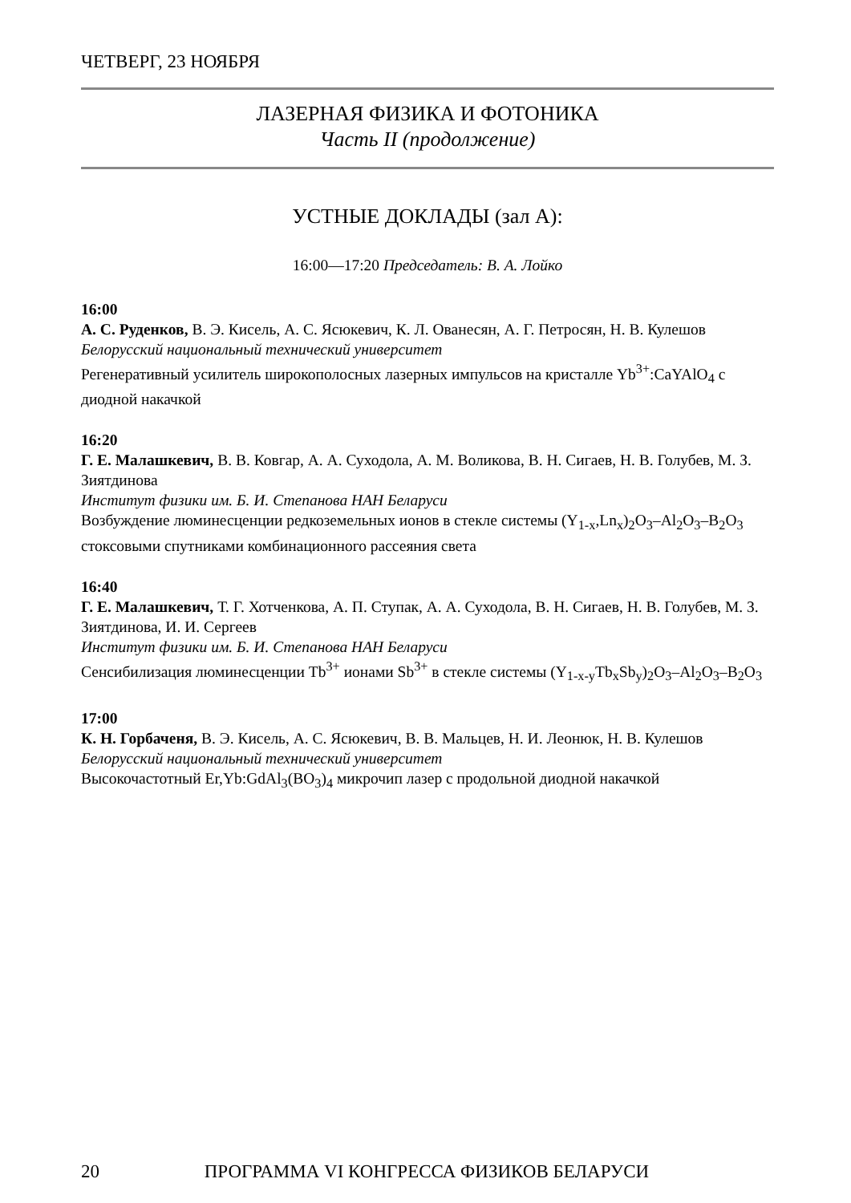ЧЕТВЕРГ, 23 НОЯБРЯ
ЛАЗЕРНАЯ ФИЗИКА И ФОТОНИКА
Часть II (продолжение)
УСТНЫЕ ДОКЛАДЫ (зал А):
16:00—17:20 Председатель: В. А. Лойко
16:00
А. С. Руденков, В. Э. Кисель, А. С. Ясюкевич, К. Л. Ованесян, А. Г. Петросян, Н. В. Кулешов
Белорусский национальный технический университет
Регенеративный усилитель широкополосных лазерных импульсов на кристалле Yb<sup>3+</sup>:CaYAlO<sub>4</sub> с диодной накачкой
16:20
Г. Е. Малашкевич, В. В. Ковгар, А. А. Суходола, А. М. Воликова, В. Н. Сигаев, Н. В. Голубев, М. З. Зиятдинова
Институт физики им. Б. И. Степанова НАН Беларуси
Возбуждение люминесценции редкоземельных ионов в стекле системы (Y<sub>1-x</sub>,Ln<sub>x</sub>)<sub>2</sub>O<sub>3</sub>–Al<sub>2</sub>O<sub>3</sub>–B<sub>2</sub>O<sub>3</sub> стоксовыми спутниками комбинационного рассеяния света
16:40
Г. Е. Малашкевич, Т. Г. Хотченкова, А. П. Ступак, А. А. Суходола, В. Н. Сигаев, Н. В. Голубев, М. З. Зиятдинова, И. И. Сергеев
Институт физики им. Б. И. Степанова НАН Беларуси
Сенсибилизация люминесценции Tb<sup>3+</sup> ионами Sb<sup>3+</sup> в стекле системы (Y<sub>1-x-y</sub>Tb<sub>x</sub>Sb<sub>y</sub>)<sub>2</sub>O<sub>3</sub>–Al<sub>2</sub>O<sub>3</sub>–B<sub>2</sub>O<sub>3</sub>
17:00
К. Н. Горбаченя, В. Э. Кисель, А. С. Ясюкевич, В. В. Мальцев, Н. И. Леонюк, Н. В. Кулешов
Белорусский национальный технический университет
Высокочастотный Er,Yb:GdAl<sub>3</sub>(BO<sub>3</sub>)<sub>4</sub> микрочип лазер с продольной диодной накачкой
20 ПРОГРАММА VI КОНГРЕССА ФИЗИКОВ БЕЛАРУСИ